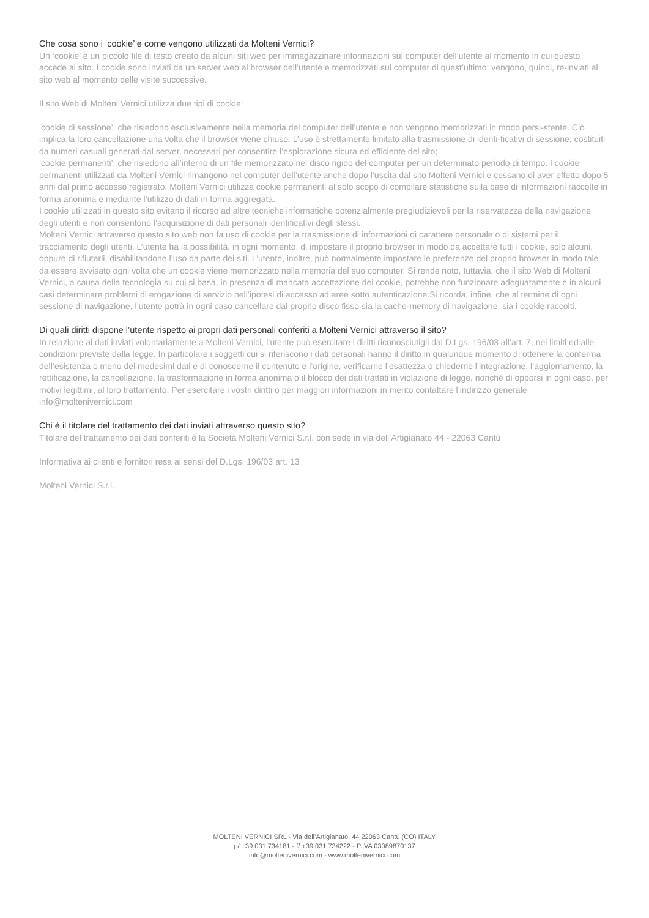Che cosa sono i ‘cookie’ e come vengono utilizzati da Molteni Vernici?
Un ‘cookie’ è un piccolo file di testo creato da alcuni siti web per immagazzinare informazioni sul computer dell’utente al momento in cui questo accede al sito. I cookie sono inviati da un server web al browser dell’utente e memorizzati sul computer di quest’ultimo; vengono, quindi, re-inviati al sito web al momento delle visite successive.
Il sito Web di Molteni Vernici utilizza due tipi di cookie:
‘cookie di sessione’, che risiedono esclusivamente nella memoria del computer dell’utente e non vengono memorizzati in modo persi-stente. Ciò implica la loro cancellazione una volta che il browser viene chiuso. L’uso è strettamente limitato alla trasmissione di identi-ficativi di sessione, costituiti da numeri casuali generati dal server, necessari per consentire l’esplorazione sicura ed efficiente del sito;
‘cookie permanenti’, che risiedono all’interno di un file memorizzato nel disco rigido del computer per un determinato periodo di tempo. I cookie permanenti utilizzati da Molteni Vernici rimangono nel computer dell’utente anche dopo l’uscita dal sito Molteni Vernici e cessano di aver effetto dopo 5 anni dal primo accesso registrato. Molteni Vernici utilizza cookie permanenti al solo scopo di compilare statistiche sulla base di informazioni raccolte in forma anonima e mediante l’utilizzo di dati in forma aggregata.
I cookie utilizzati in questo sito evitano il ricorso ad altre tecniche informatiche potenzialmente pregiudizievoli per la riservatezza della navigazione degli utenti e non consentono l’acquisizione di dati personali identificativi degli stessi.
Molteni Vernici attraverso questo sito web non fa uso di cookie per la trasmissione di informazioni di carattere personale o di sistemi per il tracciamento degli utenti. L’utente ha la possibilità, in ogni momento, di impostare il proprio browser in modo da accettare tutti i cookie, solo alcuni, oppure di rifiutarli, disabilitandone l’uso da parte dei siti. L’utente, inoltre, può normalmente impostare le preferenze del proprio browser in modo tale da essere avvisato ogni volta che un cookie viene memorizzato nella memoria del suo computer. Si rende noto, tuttavia, che il sito Web di Molteni Vernici, a causa della tecnologia su cui si basa, in presenza di mancata accettazione dei cookie, potrebbe non funzionare adeguatamente e in alcuni casi determinare problemi di erogazione di servizio nell’ipotesi di accesso ad aree sotto autenticazione.Si ricorda, infine, che al termine di ogni sessione di navigazione, l’utente potrà in ogni caso cancellare dal proprio disco fisso sia la cache-memory di navigazione, sia i cookie raccolti.
Di quali diritti dispone l’utente rispetto ai propri dati personali conferiti a Molteni Vernici attraverso il sito?
In relazione ai dati inviati volontariamente a Molteni Vernici, l’utente può esercitare i diritti riconosciutigli dal D.Lgs. 196/03 all’art. 7, nei limiti ed alle condizioni previste dalla legge. In particolare i soggetti cui si riferiscono i dati personali hanno il diritto in qualunque momento di ottenere la conferma dell’esistenza o meno dei medesimi dati e di conoscerne il contenuto e l’origine, verificarne l’esattezza o chiederne l’integrazione, l’aggiornamento, la rettificazione, la cancellazione, la trasformazione in forma anonima o il blocco dei dati trattati in violazione di legge, nonché di opporsi in ogni caso, per motivi legittimi, al loro trattamento. Per esercitare i vostri diritti o per maggiori informazioni in merito contattare l’indirizzo generale info@moltenivernici.com
Chi è il titolare del trattamento dei dati inviati attraverso questo sito?
Titolare del trattamento dei dati conferiti è la Società Molteni Vernici S.r.l. con sede in via dell’Artigianato 44 - 22063 Cantù
Informativa ai clienti e fornitori resa ai sensi del D.Lgs. 196/03 art. 13
Molteni Vernici S.r.l.
MOLTENI VERNICI SRL - Via dell’Artigianato, 44 22063 Cantù (CO) ITALY
p/ +39 031 734181 - f/ +39 031 734222 - P.IVA 03089870137
info@moltenivernici.com - www.moltenivernici.com